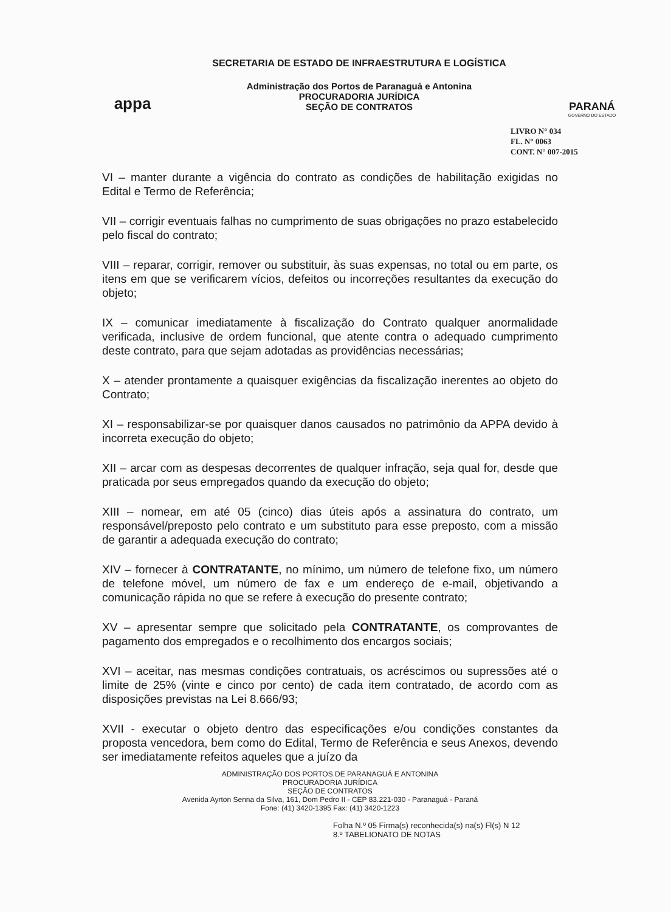appa
SECRETARIA DE ESTADO DE INFRAESTRUTURA E LOGÍSTICA
Administração dos Portos de Paranaguá e Antonina
PROCURADORIA JURÍDICA
SEÇÃO DE CONTRATOS
PARANÁ
GOVERNO DO ESTADO
LIVRO N° 034
FL. N° 0063
CONT. N° 007-2015
VI – manter durante a vigência do contrato as condições de habilitação exigidas no Edital e Termo de Referência;
VII – corrigir eventuais falhas no cumprimento de suas obrigações no prazo estabelecido pelo fiscal do contrato;
VIII – reparar, corrigir, remover ou substituir, às suas expensas, no total ou em parte, os itens em que se verificarem vícios, defeitos ou incorreções resultantes da execução do objeto;
IX – comunicar imediatamente à fiscalização do Contrato qualquer anormalidade verificada, inclusive de ordem funcional, que atente contra o adequado cumprimento deste contrato, para que sejam adotadas as providências necessárias;
X – atender prontamente a quaisquer exigências da fiscalização inerentes ao objeto do Contrato;
XI – responsabilizar-se por quaisquer danos causados no patrimônio da APPA devido à incorreta execução do objeto;
XII – arcar com as despesas decorrentes de qualquer infração, seja qual for, desde que praticada por seus empregados quando da execução do objeto;
XIII – nomear, em até 05 (cinco) dias úteis após a assinatura do contrato, um responsável/preposto pelo contrato e um substituto para esse preposto, com a missão de garantir a adequada execução do contrato;
XIV – fornecer à CONTRATANTE, no mínimo, um número de telefone fixo, um número de telefone móvel, um número de fax e um endereço de e-mail, objetivando a comunicação rápida no que se refere à execução do presente contrato;
XV – apresentar sempre que solicitado pela CONTRATANTE, os comprovantes de pagamento dos empregados e o recolhimento dos encargos sociais;
XVI – aceitar, nas mesmas condições contratuais, os acréscimos ou supressões até o limite de 25% (vinte e cinco por cento) de cada item contratado, de acordo com as disposições previstas na Lei 8.666/93;
XVII - executar o objeto dentro das especificações e/ou condições constantes da proposta vencedora, bem como do Edital, Termo de Referência e seus Anexos, devendo ser imediatamente refeitos aqueles que a juízo da
ADMINISTRAÇÃO DOS PORTOS DE PARANAGUÁ E ANTONINA
PROCURADORIA JURÍDICA
SEÇÃO DE CONTRATOS
Avenida Ayrton Senna da Silva, 161, Dom Pedro II - CEP 83.221-030 - Paranaguá - Paraná
Fone: (41) 3420-1395 Fax: (41) 3420-1223
Folha N.º 05 Firma(s) reconhecida(s) na(s) Fl(s) N 12
8.º TABELIONATO DE NOTAS